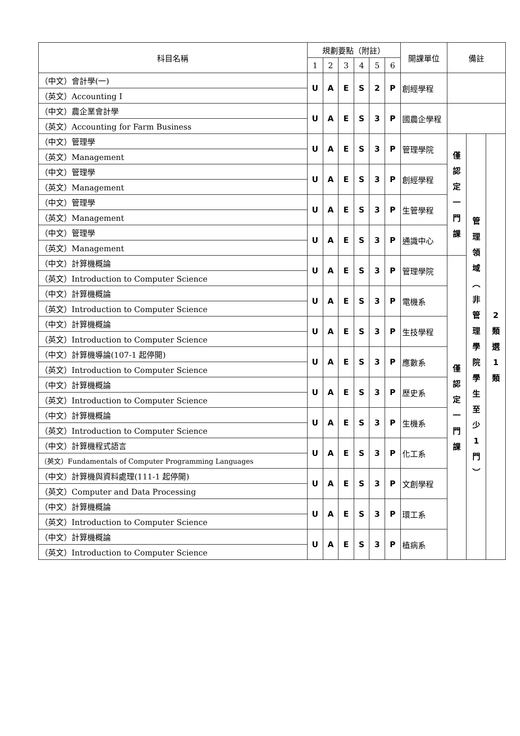| 科目名稱 | 規劃要點（附註） | | | | | | 開課單位 | 備註 | | |
| --- | --- | --- | --- | --- | --- | --- | --- | --- | --- | --- |
| | 1 | 2 | 3 | 4 | 5 | 6 | | | | |
| （中文）會計學(一) | U | A | E | S | 2 | P | 創經學程 | | | |
| （英文）Accounting I | | | | | | | | | | |
| （中文）農企業會計學 | U | A | E | S | 3 | P | 國農企學程 | | | |
| （英文）Accounting for Farm Business | | | | | | | | | | |
| （中文）管理學 | U | A | E | S | 3 | P | 管理學院 | 僅 認 定 一 門 課 | 管 理 領 域 ︵ 非 管 理 學 院 學 生 至 少 1 門 ︶ | 2 類 選 1 類 |
| （英文）Management | | | | | | | | | | |
| （中文）管理學 | U | A | E | S | 3 | P | 創經學程 | | | |
| （英文）Management | | | | | | | | | | |
| （中文）管理學 | U | A | E | S | 3 | P | 生管學程 | | | |
| （英文）Management | | | | | | | | | | |
| （中文）管理學 | U | A | E | S | 3 | P | 通識中心 | | | |
| （英文）Management | | | | | | | | | | |
| （中文）計算機概論 | U | A | E | S | 3 | P | 管理學院 | 僅 認 定 一 門 課 | | |
| （英文）Introduction to Computer Science | | | | | | | | | | |
| （中文）計算機概論 | U | A | E | S | 3 | P | 電機系 | | | |
| （英文）Introduction to Computer Science | | | | | | | | | | |
| （中文）計算機概論 | U | A | E | S | 3 | P | 生技學程 | | | |
| （英文）Introduction to Computer Science | | | | | | | | | | |
| （中文）計算機導論(107-1 起停開) | U | A | E | S | 3 | P | 應數系 | | | |
| （英文）Introduction to Computer Science | | | | | | | | | | |
| （中文）計算機概論 | U | A | E | S | 3 | P | 歷史系 | | | |
| （英文）Introduction to Computer Science | | | | | | | | | | |
| （中文）計算機概論 | U | A | E | S | 3 | P | 生機系 | | | |
| （英文）Introduction to Computer Science | | | | | | | | | | |
| （中文）計算機程式語言 | U | A | E | S | 3 | P | 化工系 | | | |
| （英文）Fundamentals of Computer Programming Languages | | | | | | | | | | |
| （中文）計算機與資料處理(111-1 起停開) | U | A | E | S | 3 | P | 文創學程 | | | |
| （英文）Computer and Data Processing | | | | | | | | | | |
| （中文）計算機概論 | U | A | E | S | 3 | P | 環工系 | | | |
| （英文）Introduction to Computer Science | | | | | | | | | | |
| （中文）計算機概論 | U | A | E | S | 3 | P | 植病系 | | | |
| （英文）Introduction to Computer Science | | | | | | | | | | |